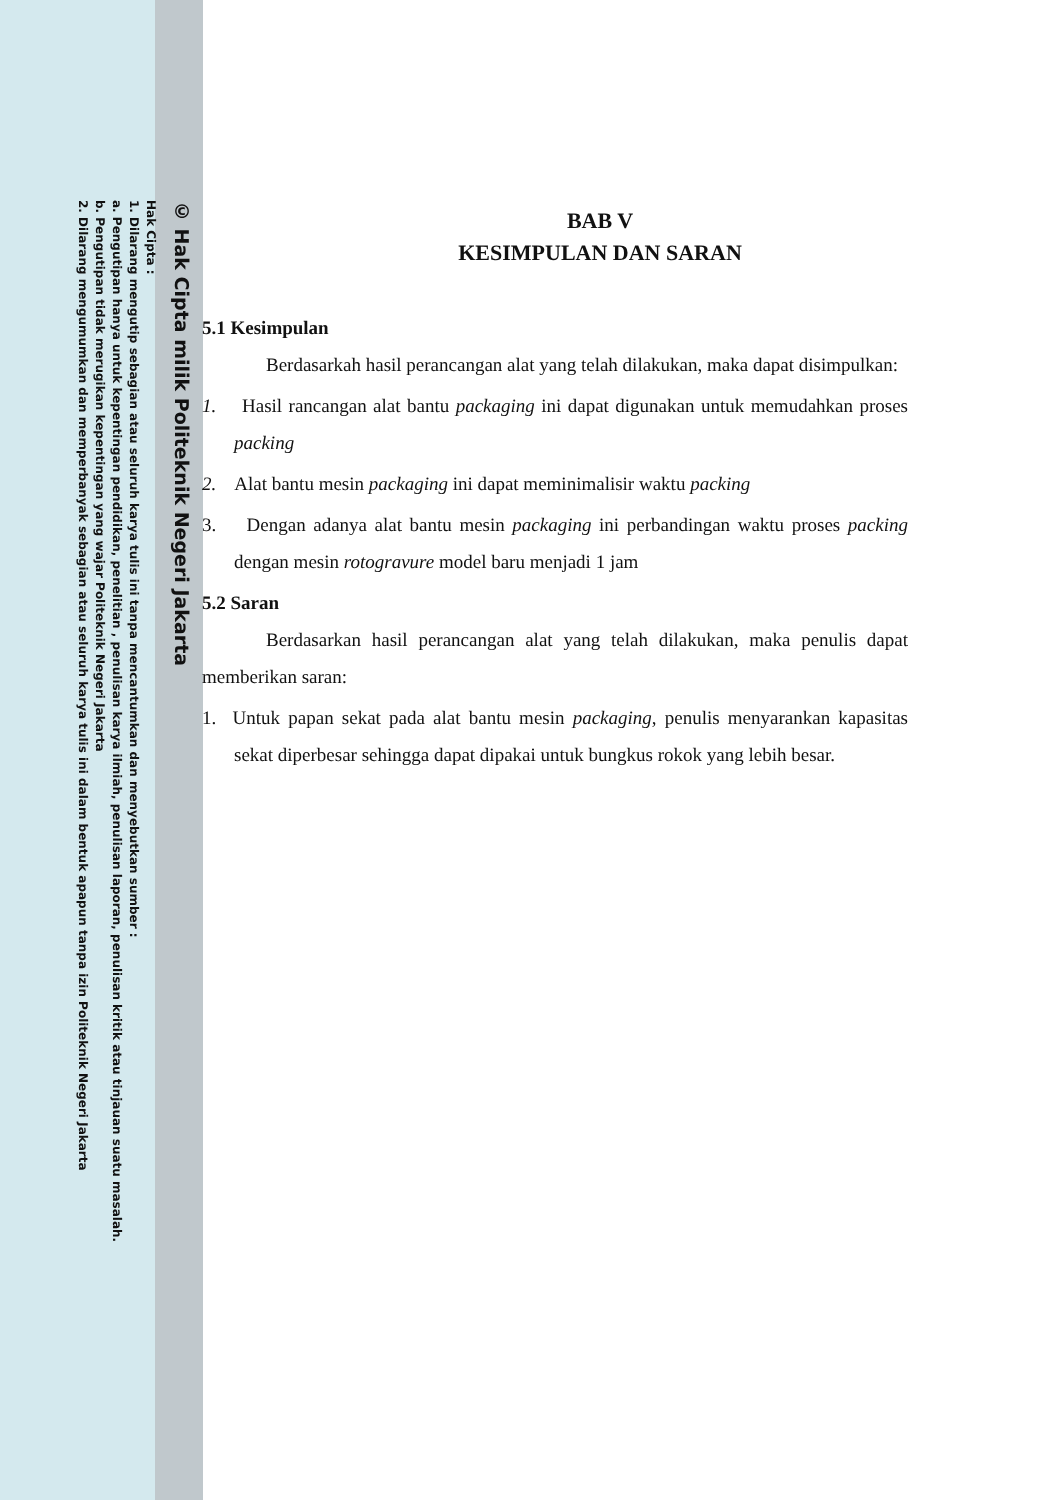© Hak Cipta milik Politeknik Negeri Jakarta
Hak Cipta :
1. Dilarang mengutip sebagian atau seluruh karya tulis ini tanpa mencantumkan dan menyebutkan sumber :
a. Pengutipan hanya untuk kepentingan pendidikan, penelitian , penulisan karya ilmiah, penulisan laporan, penulisan kritik atau tinjauan suatu masalah.
b. Pengutipan tidak merugikan kepentingan yang wajar Politeknik Negeri Jakarta
2. Dilarang mengumumkan dan memperbanyak sebagian atau seluruh karya tulis ini dalam bentuk apapun tanpa izin Politeknik Negeri Jakarta
BAB V
KESIMPULAN DAN SARAN
5.1 Kesimpulan
Berdasarkah hasil perancangan alat yang telah dilakukan, maka dapat disimpulkan:
1. Hasil rancangan alat bantu packaging ini dapat digunakan untuk memudahkan proses packing
2. Alat bantu mesin packaging ini dapat meminimalisir waktu packing
3. Dengan adanya alat bantu mesin packaging ini perbandingan waktu proses packing dengan mesin rotogravure model baru menjadi 1 jam
5.2 Saran
Berdasarkan hasil perancangan alat yang telah dilakukan, maka penulis dapat memberikan saran:
1. Untuk papan sekat pada alat bantu mesin packaging, penulis menyarankan kapasitas sekat diperbesar sehingga dapat dipakai untuk bungkus rokok yang lebih besar.